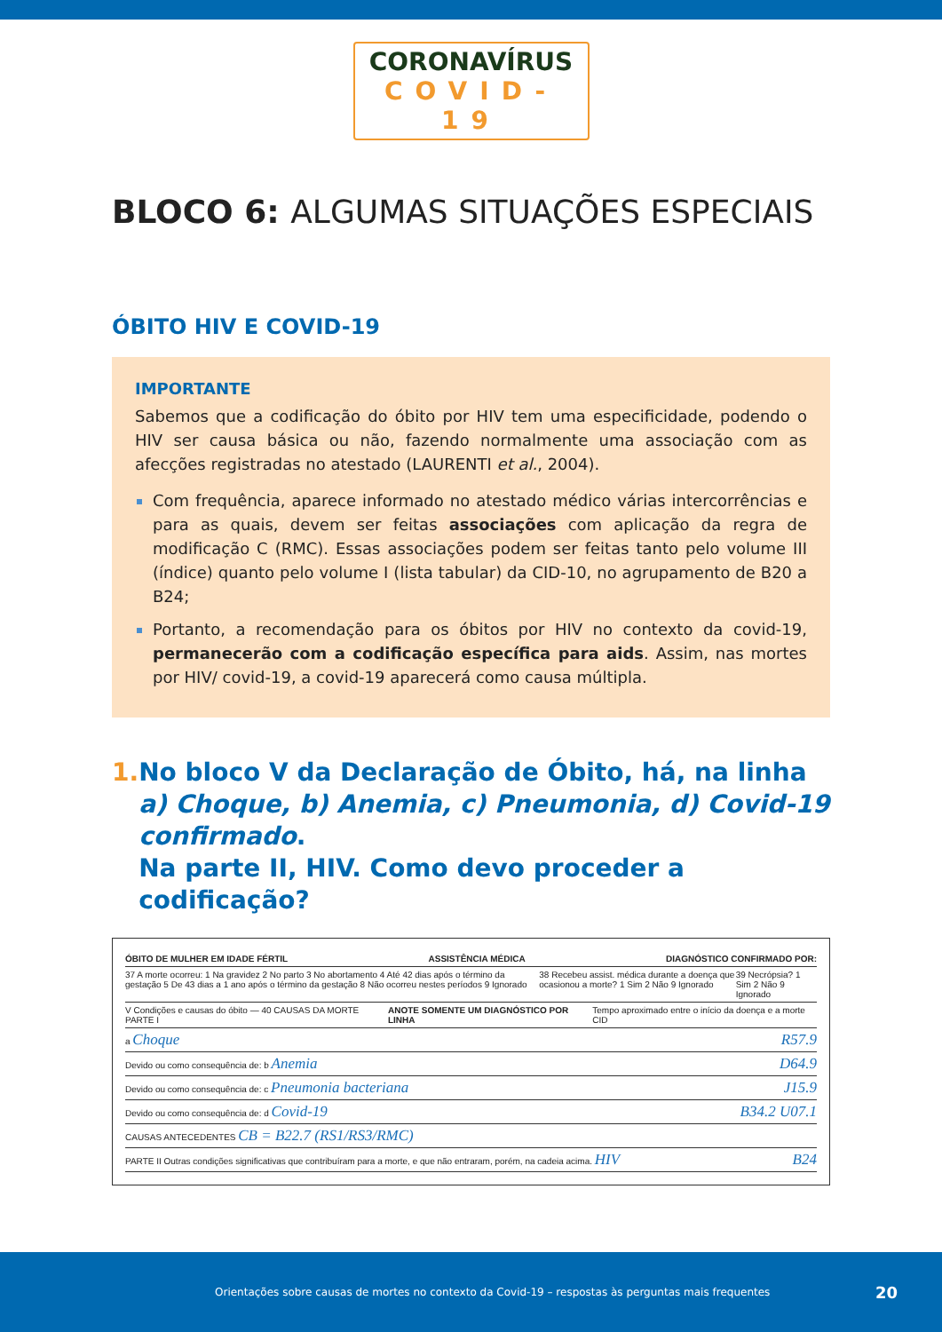CORONAVÍRUS
COVID-19
BLOCO 6: ALGUMAS SITUAÇÕES ESPECIAIS
ÓBITO HIV E COVID-19
IMPORTANTE
Sabemos que a codificação do óbito por HIV tem uma especificidade, podendo o HIV ser causa básica ou não, fazendo normalmente uma associação com as afecções registradas no atestado (LAURENTI et al., 2004).
Com frequência, aparece informado no atestado médico várias intercorrências e para as quais, devem ser feitas associações com aplicação da regra de modificação C (RMC). Essas associações podem ser feitas tanto pelo volume III (índice) quanto pelo volume I (lista tabular) da CID-10, no agrupamento de B20 a B24;
Portanto, a recomendação para os óbitos por HIV no contexto da covid-19, permanecerão com a codificação específica para aids. Assim, nas mortes por HIV/ covid-19, a covid-19 aparecerá como causa múltipla.
1. No bloco V da Declaração de Óbito, há, na linha a) Choque, b) Anemia, c) Pneumonia, d) Covid-19 confirmado.
Na parte II, HIV. Como devo proceder a codificação?
ÓBITO DE MULHER EM IDADE FÉRTIL ASSISTÊNCIA MÉDICA DIAGNÓSTICO CONFIRMADO POR:
37 A morte ocorreu: 1 Na gravidez 2 No parto 3 No abortamento 4 Até 42 dias após o término da gestação 5 De 43 dias a 1 ano após o término da gestação 8 Não ocorreu nestes períodos 9 Ignorado 38 Recebeu assist. médica durante a doença que ocasionou a morte? 1 Sim 2 Não 9 Ignorado 39 Necrópsia? 1 Sim 2 Não 9 Ignorado
V Condições e causas do óbito — 40 CAUSAS DA MORTE PARTE I ANOTE SOMENTE UM DIAGNÓSTICO POR LINHA Tempo aproximado entre o início da doença e a morte CID
a Choque R57.9
Devido ou como consequência de: b Anemia D64.9
Devido ou como consequência de: c Pneumonia bacteriana J15.9
Devido ou como consequência de: d Covid-19 B34.2 U07.1
CAUSAS ANTECEDENTES CB = B22.7 (RS1/RS3/RMC)
PARTE II Outras condições significativas que contribuíram para a morte, e que não entraram, porém, na cadeia acima. HIV B24
Orientações sobre causas de mortes no contexto da Covid-19 – respostas às perguntas mais frequentes 20